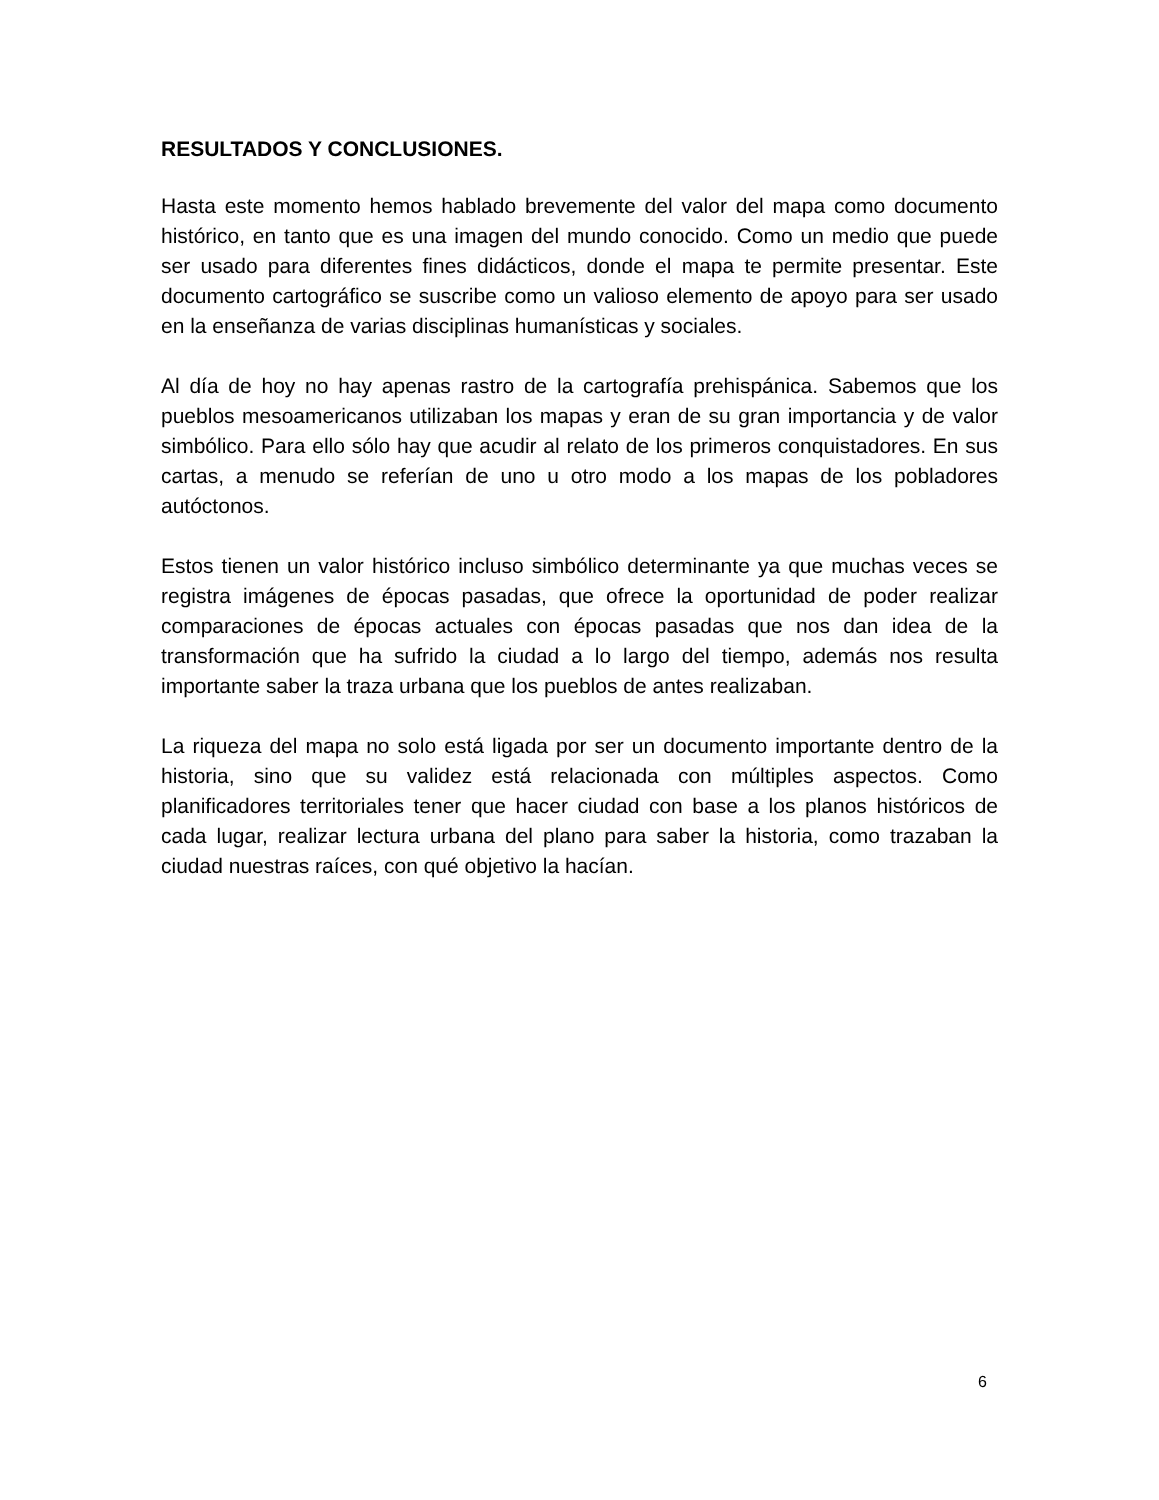RESULTADOS Y CONCLUSIONES.
Hasta este momento hemos hablado brevemente del valor del mapa como documento histórico, en tanto que es una imagen del mundo conocido. Como un medio que puede ser usado para diferentes fines didácticos, donde el mapa te permite presentar. Este documento cartográfico se suscribe como un valioso elemento de apoyo para ser usado en la enseñanza de varias disciplinas humanísticas y sociales.
Al día de hoy no hay apenas rastro de la cartografía prehispánica. Sabemos que los pueblos mesoamericanos utilizaban los mapas y eran de su gran importancia y de valor simbólico. Para ello sólo hay que acudir al relato de los primeros conquistadores. En sus cartas, a menudo se referían de uno u otro modo a los mapas de los pobladores autóctonos.
Estos tienen un valor histórico incluso simbólico determinante ya que muchas veces se registra imágenes de épocas pasadas, que ofrece la oportunidad de poder realizar comparaciones de épocas actuales con épocas pasadas que nos dan idea de la transformación que ha sufrido la ciudad a lo largo del tiempo, además nos resulta importante saber la traza urbana que los pueblos de antes realizaban.
La riqueza del mapa no solo está ligada por ser un documento importante dentro de la historia, sino que su validez está relacionada con múltiples aspectos. Como planificadores territoriales tener que hacer ciudad con base a los planos históricos de cada lugar, realizar lectura urbana del plano para saber la historia, como trazaban la ciudad nuestras raíces, con qué objetivo la hacían.
6